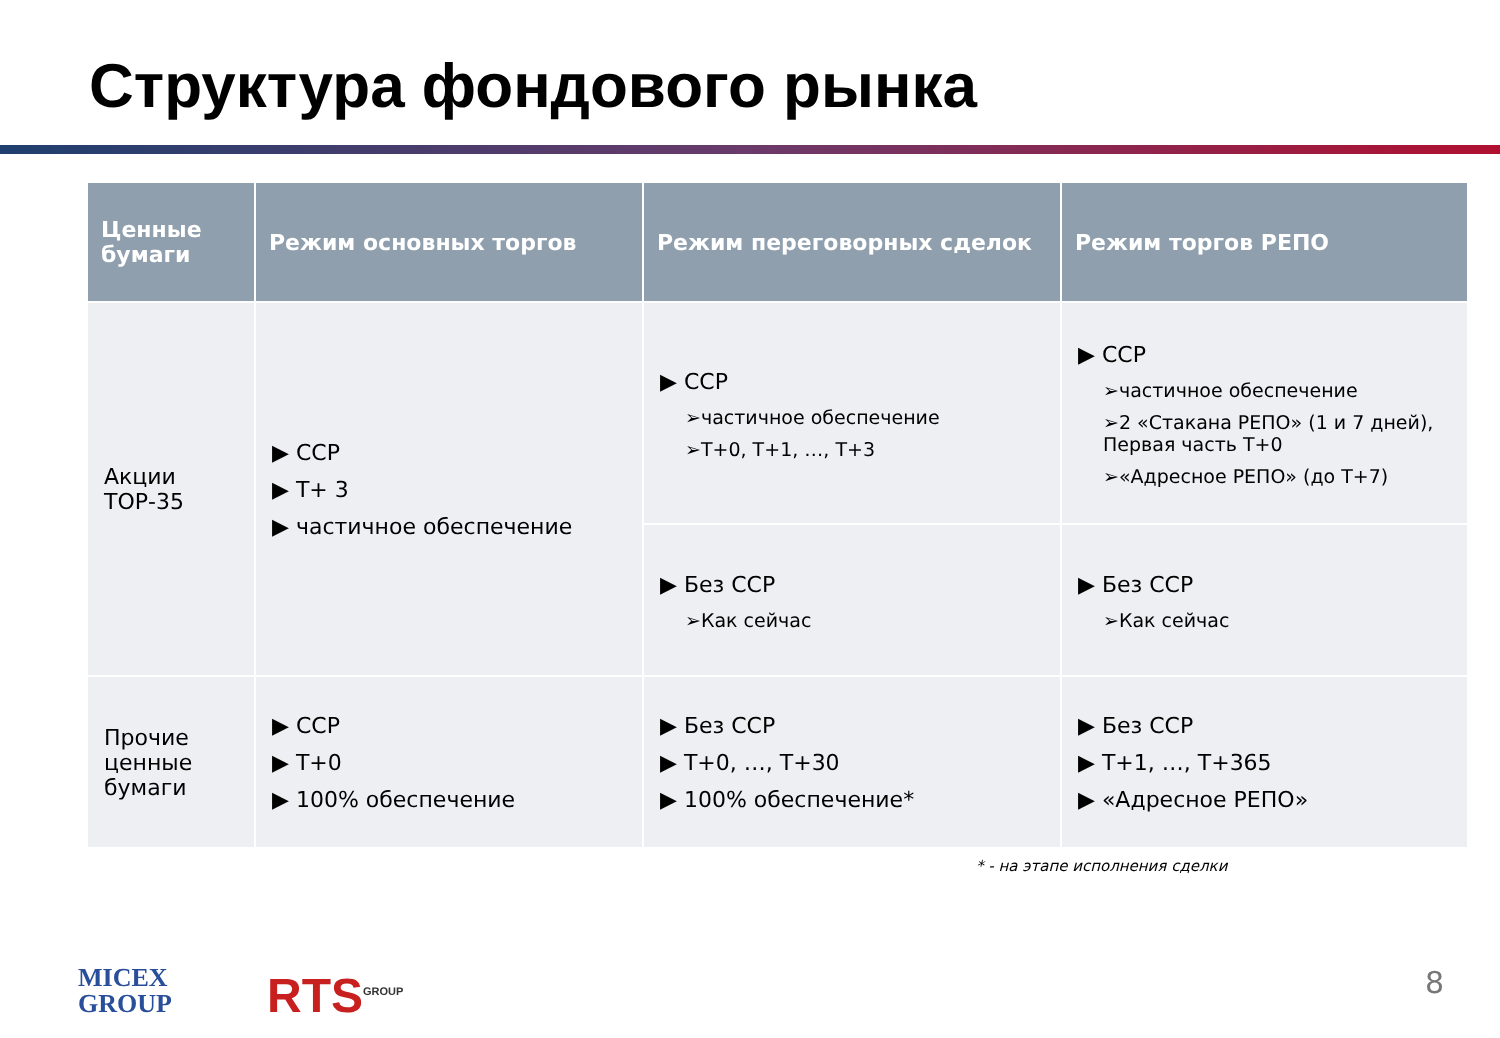Структура фондового рынка
| Ценные бумаги | Режим основных торгов | Режим переговорных сделок | Режим торгов РЕПО |
| --- | --- | --- | --- |
| Акции ТОР-35 | ▶ CCP ▶ T+ 3 ▶ частичное обеспечение | ▶ CCP ➢частичное обеспечение ➢T+0, T+1, …, T+3 | ▶ CCP ➢частичное обеспечение ➢2 «Стакана РЕПО» (1 и 7 дней), Первая часть T+0 ➢«Адресное РЕПО» (до T+7) |
| | | ▶ Без CCP ➢Как сейчас | ▶ Без CCP ➢Как сейчас |
| Прочие ценные бумаги | ▶ CCP ▶ T+0 ▶ 100% обеспечение | ▶ Без CCP ▶ T+0, …, T+30 ▶ 100% обеспечение* | ▶ Без CCP ▶ T+1, …, T+365 ▶ «Адресное РЕПО» |
* - на этапе исполнения сделки
MICEX
GROUP
RTS<sup>GROUP</sup> 8